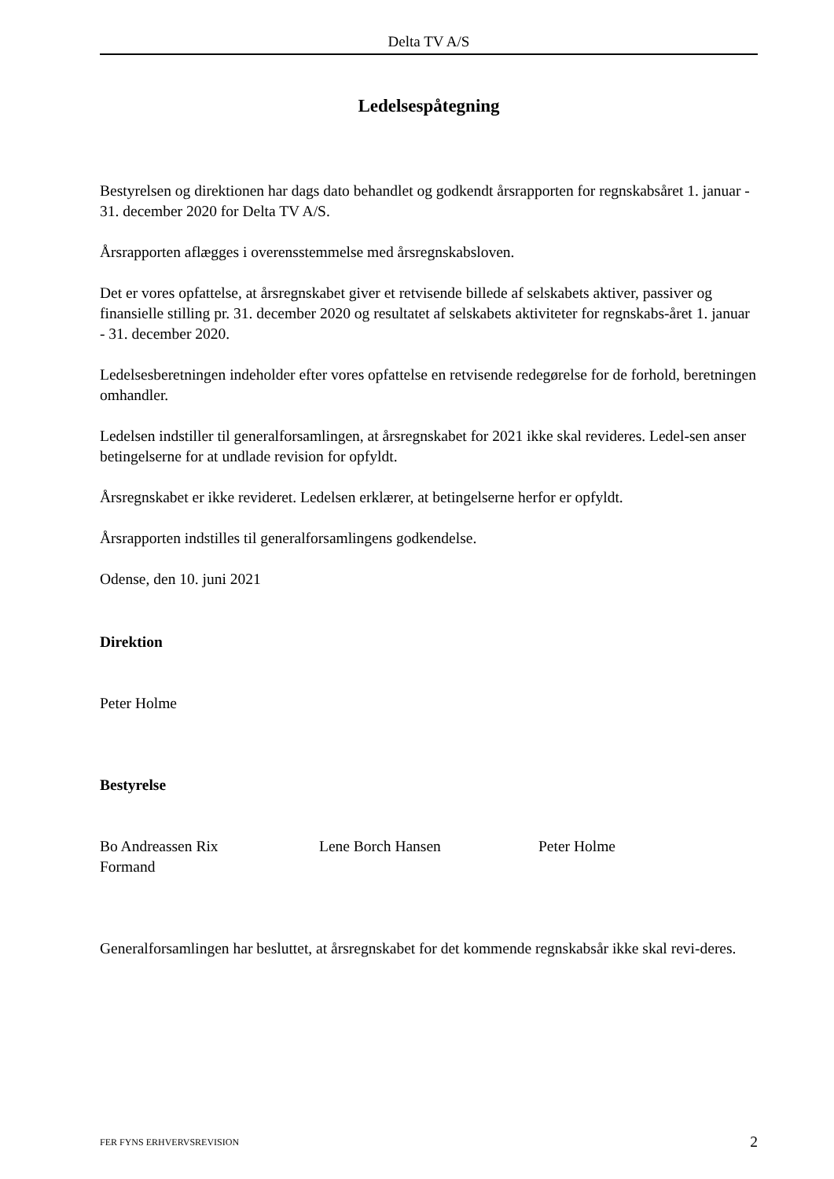Delta TV A/S
Ledelsespåtegning
Bestyrelsen og direktionen har dags dato behandlet og godkendt årsrapporten for regnskabsåret 1. januar - 31. december 2020 for Delta TV A/S.
Årsrapporten aflægges i overensstemmelse med årsregnskabsloven.
Det er vores opfattelse, at årsregnskabet giver et retvisende billede af selskabets aktiver, passiver og finansielle stilling pr. 31. december 2020 og resultatet af selskabets aktiviteter for regnskabs-året 1. januar - 31. december 2020.
Ledelsesberetningen indeholder efter vores opfattelse en retvisende redegørelse for de forhold, beretningen omhandler.
Ledelsen indstiller til generalforsamlingen, at årsregnskabet for 2021 ikke skal revideres. Ledel-sen anser betingelserne for at undlade revision for opfyldt.
Årsregnskabet er ikke revideret. Ledelsen erklærer, at betingelserne herfor er opfyldt.
Årsrapporten indstilles til generalforsamlingens godkendelse.
Odense, den 10. juni 2021
Direktion
Peter Holme
Bestyrelse
Bo Andreassen Rix
Formand
Lene Borch Hansen Peter Holme
Generalforsamlingen har besluttet, at årsregnskabet for det kommende regnskabsår ikke skal revi-deres.
FER FYNS ERHVERVSREVISION 2